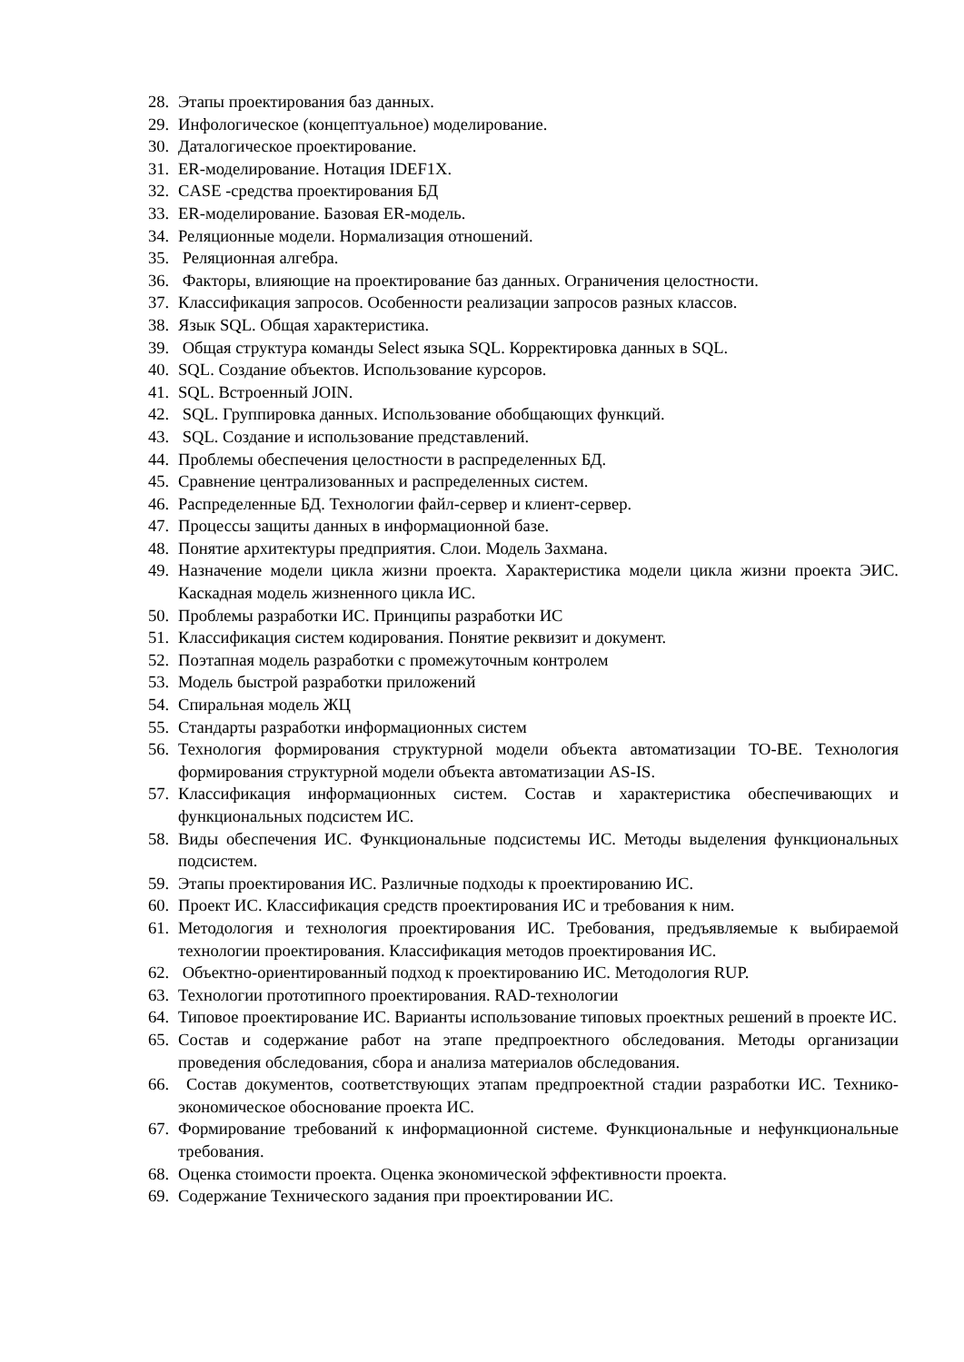28. Этапы проектирования баз данных.
29. Инфологическое (концептуальное) моделирование.
30. Даталогическое проектирование.
31. ER-моделирование. Нотация IDEF1X.
32. CASE -средства проектирования БД
33. ER-моделирование. Базовая ER-модель.
34. Реляционные модели. Нормализация отношений.
35. Реляционная алгебра.
36. Факторы, влияющие на проектирование баз данных. Ограничения целостности.
37. Классификация запросов. Особенности реализации запросов разных классов.
38. Язык SQL. Общая характеристика.
39. Общая структура команды Select языка SQL. Корректировка данных в SQL.
40. SQL. Создание объектов. Использование курсоров.
41. SQL. Встроенный JOIN.
42. SQL. Группировка данных. Использование обобщающих функций.
43. SQL. Создание и использование представлений.
44. Проблемы обеспечения целостности в распределенных БД.
45. Сравнение централизованных и распределенных систем.
46. Распределенные БД. Технологии файл-сервер и клиент-сервер.
47. Процессы защиты данных в информационной базе.
48. Понятие архитектуры предприятия. Слои. Модель Захмана.
49. Назначение модели цикла жизни проекта. Характеристика модели цикла жизни проекта ЭИС. Каскадная модель жизненного цикла ИС.
50. Проблемы разработки ИС. Принципы разработки ИС
51. Классификация систем кодирования. Понятие реквизит и документ.
52. Поэтапная модель разработки с промежуточным контролем
53. Модель быстрой разработки приложений
54. Спиральная модель ЖЦ
55. Стандарты разработки информационных систем
56. Технология формирования структурной модели объекта автоматизации TO-BE. Технология формирования структурной модели объекта автоматизации AS-IS.
57. Классификация информационных систем. Состав и характеристика обеспечивающих и функциональных подсистем ИС.
58. Виды обеспечения ИС. Функциональные подсистемы ИС. Методы выделения функциональных подсистем.
59. Этапы проектирования ИС. Различные подходы к проектированию ИС.
60. Проект ИС. Классификация средств проектирования ИС и требования к ним.
61. Методология и технология проектирования ИС. Требования, предъявляемые к выбираемой технологии проектирования. Классификация методов проектирования ИС.
62. Объектно-ориентированный подход к проектированию ИС. Методология RUP.
63. Технологии прототипного проектирования. RAD-технологии
64. Типовое проектирование ИС. Варианты использование типовых проектных решений в проекте ИС.
65. Состав и содержание работ на этапе предпроектного обследования. Методы организации проведения обследования, сбора и анализа материалов обследования.
66. Состав документов, соответствующих этапам предпроектной стадии разработки ИС. Технико-экономическое обоснование проекта ИС.
67. Формирование требований к информационной системе. Функциональные и нефункциональные требования.
68. Оценка стоимости проекта. Оценка экономической эффективности проекта.
69. Содержание Технического задания при проектировании ИС.